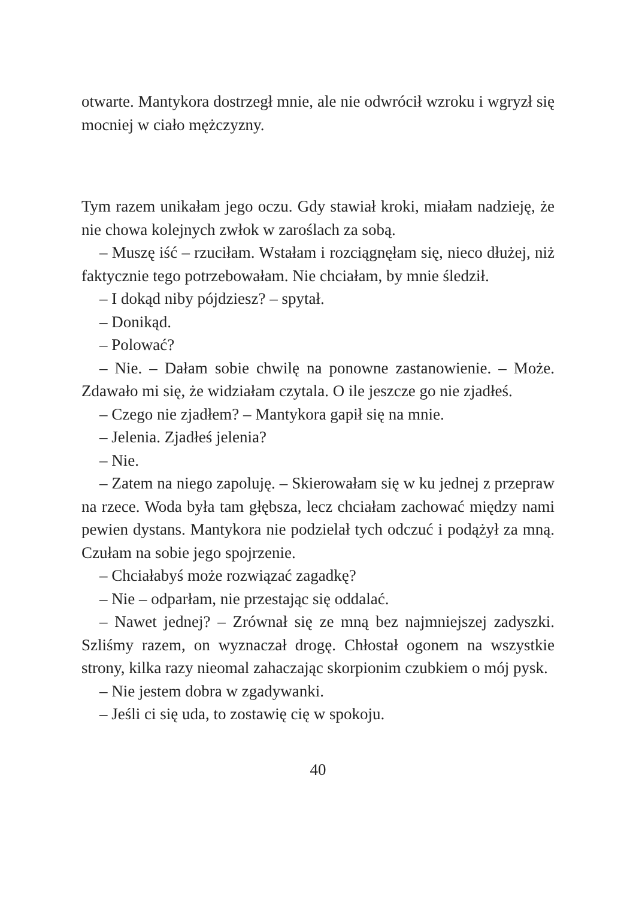otwarte. Mantykora dostrzegł mnie, ale nie odwrócił wzroku i wgryzł się mocniej w ciało mężczyzny.
Tym razem unikałam jego oczu. Gdy stawiał kroki, miałam nadzieję, że nie chowa kolejnych zwłok w zaroślach za sobą.
– Muszę iść – rzuciłam. Wstałam i rozciągnęłam się, nieco dłużej, niż faktycznie tego potrzebowałam. Nie chciałam, by mnie śledził.
– I dokąd niby pójdziesz? – spytał.
– Donikąd.
– Polować?
– Nie. – Dałam sobie chwilę na ponowne zastanowienie. – Może. Zdawało mi się, że widziałam czytala. O ile jeszcze go nie zjadłeś.
– Czego nie zjadłem? – Mantykora gapił się na mnie.
– Jelenia. Zjadłeś jelenia?
– Nie.
– Zatem na niego zapoluję. – Skierowałam się w ku jednej z przepraw na rzece. Woda była tam głębsza, lecz chciałam zachować między nami pewien dystans. Mantykora nie podzielał tych odczuć i podążył za mną. Czułam na sobie jego spojrzenie.
– Chciałabyś może rozwiązać zagadkę?
– Nie – odparłam, nie przestając się oddalać.
– Nawet jednej? – Zrównał się ze mną bez najmniejszej zadyszki. Szliśmy razem, on wyznaczał drogę. Chłostał ogonem na wszystkie strony, kilka razy nieomal zahaczając skorpionim czubkiem o mój pysk.
– Nie jestem dobra w zgadywanki.
– Jeśli ci się uda, to zostawię cię w spokoju.
40